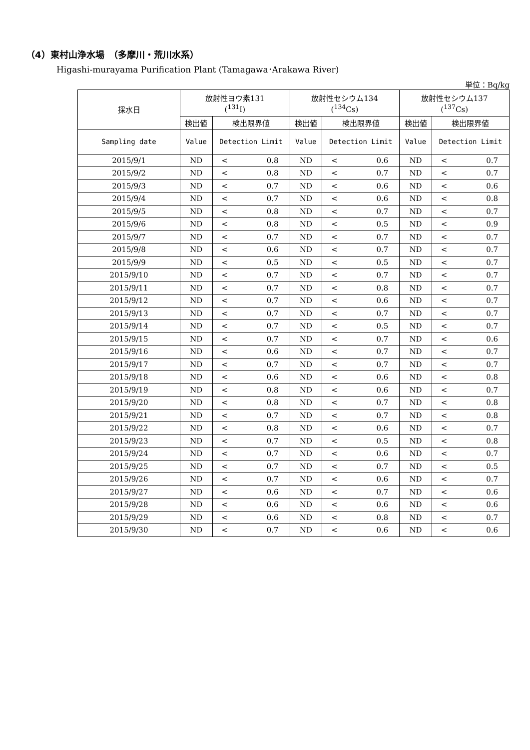（4）東村山浄水場　（多摩川・荒川水系）
Higashi-murayama Purification Plant (Tamagawa･Arakawa River)
単位：Bq/kg
| 採水日 | 放射性ヨウ素131 (<sup>131</sup>I) | | | 放射性セシウム134 (<sup>134</sup>Cs) | | | 放射性セシウム137 (<sup>137</sup>Cs) | | |
| --- | --- | --- | --- | --- | --- | --- | --- | --- | --- |
| | 検出値 | 検出限界値 | | 検出値 | 検出限界値 | | 検出値 | 検出限界値 | |
| Sampling date | Value | Detection Limit | | Value | Detection Limit | | Value | Detection Limit | |
| 2015/9/1 | ND | < | 0.8 | ND | < | 0.6 | ND | < | 0.7 |
| 2015/9/2 | ND | < | 0.8 | ND | < | 0.7 | ND | < | 0.7 |
| 2015/9/3 | ND | < | 0.7 | ND | < | 0.6 | ND | < | 0.6 |
| 2015/9/4 | ND | < | 0.7 | ND | < | 0.6 | ND | < | 0.8 |
| 2015/9/5 | ND | < | 0.8 | ND | < | 0.7 | ND | < | 0.7 |
| 2015/9/6 | ND | < | 0.8 | ND | < | 0.5 | ND | < | 0.9 |
| 2015/9/7 | ND | < | 0.7 | ND | < | 0.7 | ND | < | 0.7 |
| 2015/9/8 | ND | < | 0.6 | ND | < | 0.7 | ND | < | 0.7 |
| 2015/9/9 | ND | < | 0.5 | ND | < | 0.5 | ND | < | 0.7 |
| 2015/9/10 | ND | < | 0.7 | ND | < | 0.7 | ND | < | 0.7 |
| 2015/9/11 | ND | < | 0.7 | ND | < | 0.8 | ND | < | 0.7 |
| 2015/9/12 | ND | < | 0.7 | ND | < | 0.6 | ND | < | 0.7 |
| 2015/9/13 | ND | < | 0.7 | ND | < | 0.7 | ND | < | 0.7 |
| 2015/9/14 | ND | < | 0.7 | ND | < | 0.5 | ND | < | 0.7 |
| 2015/9/15 | ND | < | 0.7 | ND | < | 0.7 | ND | < | 0.6 |
| 2015/9/16 | ND | < | 0.6 | ND | < | 0.7 | ND | < | 0.7 |
| 2015/9/17 | ND | < | 0.7 | ND | < | 0.7 | ND | < | 0.7 |
| 2015/9/18 | ND | < | 0.6 | ND | < | 0.6 | ND | < | 0.8 |
| 2015/9/19 | ND | < | 0.8 | ND | < | 0.6 | ND | < | 0.7 |
| 2015/9/20 | ND | < | 0.8 | ND | < | 0.7 | ND | < | 0.8 |
| 2015/9/21 | ND | < | 0.7 | ND | < | 0.7 | ND | < | 0.8 |
| 2015/9/22 | ND | < | 0.8 | ND | < | 0.6 | ND | < | 0.7 |
| 2015/9/23 | ND | < | 0.7 | ND | < | 0.5 | ND | < | 0.8 |
| 2015/9/24 | ND | < | 0.7 | ND | < | 0.6 | ND | < | 0.7 |
| 2015/9/25 | ND | < | 0.7 | ND | < | 0.7 | ND | < | 0.5 |
| 2015/9/26 | ND | < | 0.7 | ND | < | 0.6 | ND | < | 0.7 |
| 2015/9/27 | ND | < | 0.6 | ND | < | 0.7 | ND | < | 0.6 |
| 2015/9/28 | ND | < | 0.6 | ND | < | 0.6 | ND | < | 0.6 |
| 2015/9/29 | ND | < | 0.6 | ND | < | 0.8 | ND | < | 0.7 |
| 2015/9/30 | ND | < | 0.7 | ND | < | 0.6 | ND | < | 0.6 |